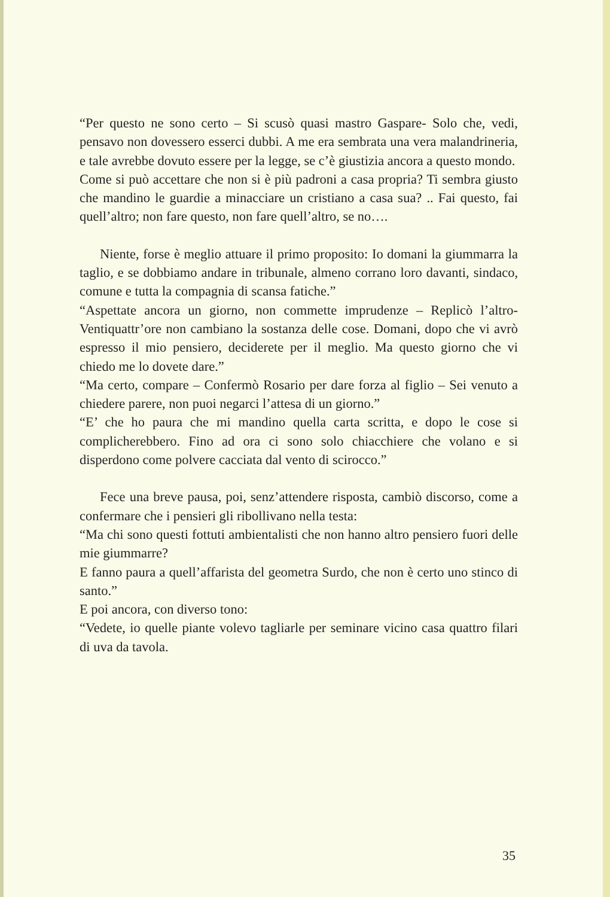“Per questo ne sono certo – Si scusò quasi mastro Gaspare- Solo che, vedi, pensavo non dovessero esserci dubbi. A me era sembrata una vera malandrineria, e tale avrebbe dovuto essere per la legge, se c’è giustizia ancora a questo mondo.
Come si può accettare che non si è più padroni a casa propria? Ti sembra giusto che mandino le guardie a minacciare un cristiano a casa sua? .. Fai questo, fai quell’altro; non fare questo, non fare quell’altro, se no….
Niente, forse è meglio attuare il primo proposito: Io domani la giummarra la taglio, e se dobbiamo andare in tribunale, almeno corrano loro davanti, sindaco, comune e tutta la compagnia di scansa fatiche.”
“Aspettate ancora un giorno, non commette imprudenze – Replicò l’altro- Ventiquattr’ore non cambiano la sostanza delle cose. Domani, dopo che vi avrò espresso il mio pensiero, deciderete per il meglio. Ma questo giorno che vi chiedo me lo dovete dare.”
“Ma certo, compare – Confermò Rosario per dare forza al figlio – Sei venuto a chiedere parere, non puoi negarci l’attesa di un giorno.”
“E’ che ho paura che mi mandino quella carta scritta, e dopo le cose si complicherebbero. Fino ad ora ci sono solo chiacchiere che volano e si disperdono come polvere cacciata dal vento di scirocco.”
Fece una breve pausa, poi, senz’attendere risposta, cambiò discorso, come a confermare che i pensieri gli ribollivano nella testa:
“Ma chi sono questi fottuti ambientalisti che non hanno altro pensiero fuori delle mie giummarre?
E fanno paura a quell’affarista del geometra Surdo, che non è certo uno stinco di santo.”
E poi ancora, con diverso tono:
“Vedete, io quelle piante volevo tagliarle per seminare vicino casa quattro filari di uva da tavola.
35